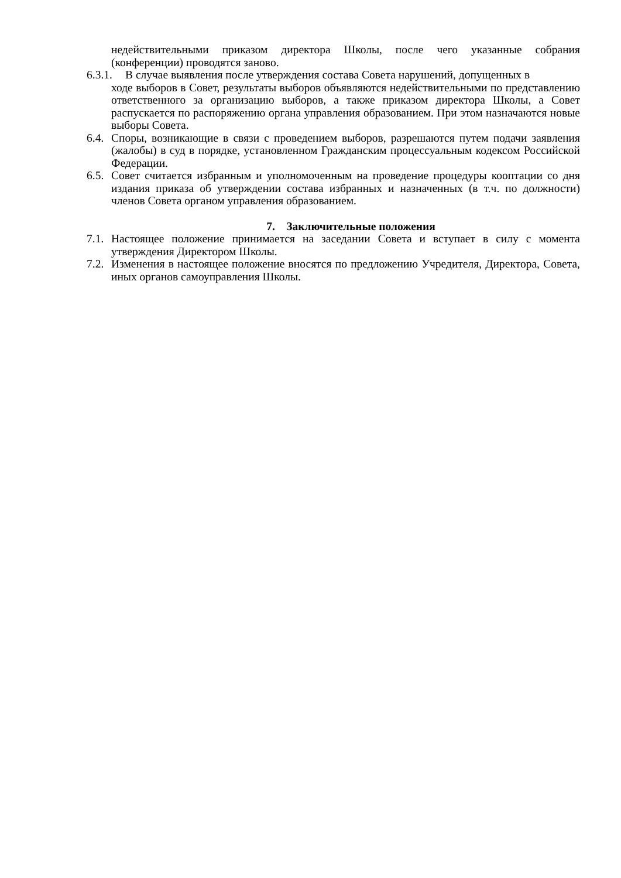недействительными приказом директора Школы, после чего указанные собрания (конференции) проводятся заново.
6.3.1. В случае выявления после утверждения состава Совета нарушений, допущенных в
ходе выборов в Совет, результаты выборов объявляются недействительными по представлению ответственного за организацию выборов, а также приказом директора Школы, а Совет распускается по распоряжению органа управления образованием. При этом назначаются новые выборы Совета.
6.4. Споры, возникающие в связи с проведением выборов, разрешаются путем подачи заявления (жалобы) в суд в порядке, установленном Гражданским процессуальным кодексом Российской Федерации.
6.5. Совет считается избранным и уполномоченным на проведение процедуры кооптации со дня издания приказа об утверждении состава избранных и назначенных (в т.ч. по должности) членов Совета органом управления образованием.
7. Заключительные положения
7.1. Настоящее положение принимается на заседании Совета и вступает в силу с момента утверждения Директором Школы.
7.2. Изменения в настоящее положение вносятся по предложению Учредителя, Директора, Совета, иных органов самоуправления Школы.